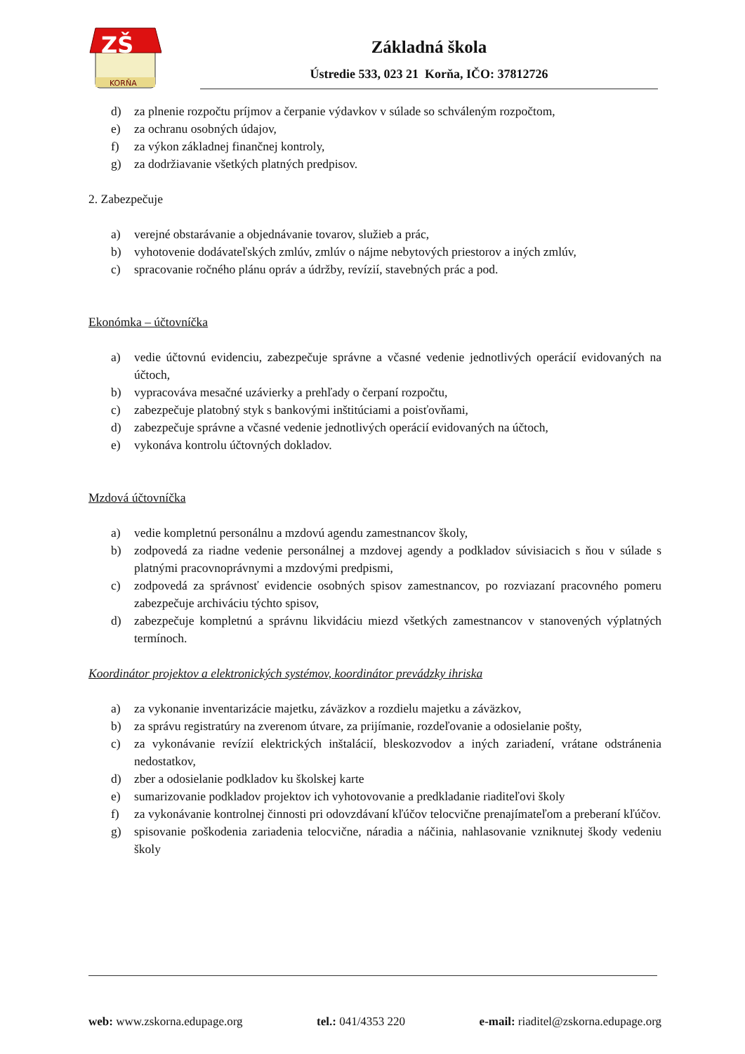ZŠ
KORŇA
Základná škola
Ústredie 533, 023 21 Korňa, IČO: 37812726
d) za plnenie rozpočtu príjmov a čerpanie výdavkov v súlade so schváleným rozpočtom,
e) za ochranu osobných údajov,
f) za výkon základnej finančnej kontroly,
g) za dodržiavanie všetkých platných predpisov.
2. Zabezpečuje
a) verejné obstarávanie a objednávanie tovarov, služieb a prác,
b) vyhotovenie dodávateľských zmlúv, zmlúv o nájme nebytových priestorov a iných zmlúv,
c) spracovanie ročného plánu opráv a údržby, revízií, stavebných prác a pod.
Ekonómka – účtovníčka
a) vedie účtovnú evidenciu, zabezpečuje správne a včasné vedenie jednotlivých operácií evidovaných na účtoch,
b) vypracováva mesačné uzávierky a prehľady o čerpaní rozpočtu,
c) zabezpečuje platobný styk s bankovými inštitúciami a poisťovňami,
d) zabezpečuje správne a včasné vedenie jednotlivých operácií evidovaných na účtoch,
e) vykonáva kontrolu účtovných dokladov.
Mzdová účtovníčka
a) vedie kompletnú personálnu a mzdovú agendu zamestnancov školy,
b) zodpovedá za riadne vedenie personálnej a mzdovej agendy a podkladov súvisiacich s ňou v súlade s platnými pracovnoprávnymi a mzdovými predpismi,
c) zodpovedá za správnosť evidencie osobných spisov zamestnancov, po rozviazaní pracovného pomeru zabezpečuje archiváciu týchto spisov,
d) zabezpečuje kompletnú a správnu likvidáciu miezd všetkých zamestnancov v stanovených výplatných termínoch.
Koordinátor projektov a elektronických systémov, koordinátor prevádzky ihriska
a) za vykonanie inventarizácie majetku, záväzkov a rozdielu majetku a záväzkov,
b) za správu registratúry na zverenom útvare, za prijímanie, rozdeľovanie a odosielanie pošty,
c) za vykonávanie revízií elektrických inštalácií, bleskozvodov a iných zariadení, vrátane odstránenia nedostatkov,
d) zber a odosielanie podkladov ku školskej karte
e) sumarizovanie podkladov projektov ich vyhotovovanie a predkladanie riaditeľovi školy
f) za vykonávanie kontrolnej činnosti pri odovzdávaní kľúčov telocvične prenajímateľom a preberaní kľúčov.
g) spisovanie poškodenia zariadenia telocvične, náradia a náčinia, nahlasovanie vzniknutej škody vedeniu školy
web: www.zskorna.edupage.org tel.: 041/4353 220 e-mail: riaditel@zskorna.edupage.org